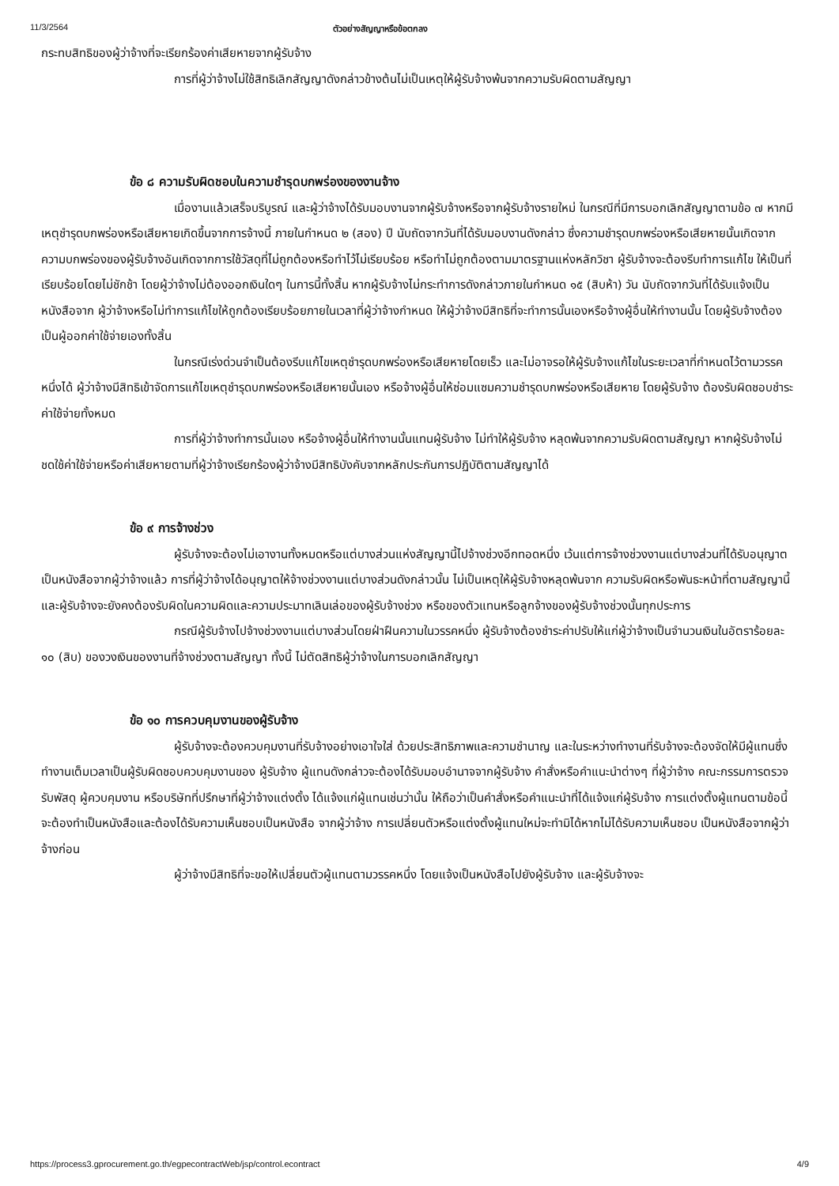11/3/2564 ตัวอย่างสัญญาหรือข้อตกลง
กระทบสิทธิของผู้ว่าจ้างที่จะเรียกร้องค่าเสียหายจากผู้รับจ้าง
การที่ผู้ว่าจ้างไม่ใช้สิทธิเลิกสัญญาดังกล่าวข้างต้นไม่เป็นเหตุให้ผู้รับจ้างพ้นจากความรับผิดตามสัญญา
ข้อ ๘ ความรับผิดชอบในความชำรุดบกพร่องของงานจ้าง
เมื่องานแล้วเสร็จบริบูรณ์ และผู้ว่าจ้างได้รับมอบงานจากผู้รับจ้างหรือจากผู้รับจ้างรายใหม่ ในกรณีที่มีการบอกเลิกสัญญาตามข้อ ๗ หากมีเหตุชำรุดบกพร่องหรือเสียหายเกิดขึ้นจากการจ้างนี้ ภายในกำหนด ๒ (สอง) ปี นับถัดจากวันที่ได้รับมอบงานดังกล่าว ซึ่งความชำรุดบกพร่องหรือเสียหายนั้นเกิดจากความบกพร่องของผู้รับจ้างอันเกิดจากการใช้วัสดุที่ไม่ถูกต้องหรือทำไว้ไม่เรียบร้อย หรือทำไม่ถูกต้องตามมาตรฐานแห่งหลักวิชา ผู้รับจ้างจะต้องรีบทำการแก้ไข ให้เป็นที่เรียบร้อยโดยไม่ชักช้า โดยผู้ว่าจ้างไม่ต้องออกเงินใดๆ ในการนี้ทั้งสิ้น หากผู้รับจ้างไม่กระทำการดังกล่าวภายในกำหนด ๑๕ (สิบห้า) วัน นับถัดจากวันที่ได้รับแจ้งเป็นหนังสือจาก ผู้ว่าจ้างหรือไม่ทำการแก้ไขให้ถูกต้องเรียบร้อยภายในเวลาที่ผู้ว่าจ้างกำหนด ให้ผู้ว่าจ้างมีสิทธิที่จะทำการนั้นเองหรือจ้างผู้อื่นให้ทำงานนั้น โดยผู้รับจ้างต้องเป็นผู้ออกค่าใช้จ่ายเองทั้งสิ้น
ในกรณีเร่งด่วนจำเป็นต้องรีบแก้ไขเหตุชำรุดบกพร่องหรือเสียหายโดยเร็ว และไม่อาจรอให้ผู้รับจ้างแก้ไขในระยะเวลาที่กำหนดไว้ตามวรรคหนึ่งได้ ผู้ว่าจ้างมีสิทธิเข้าจัดการแก้ไขเหตุชำรุดบกพร่องหรือเสียหายนั้นเอง หรือจ้างผู้อื่นให้ซ่อมแซมความชำรุดบกพร่องหรือเสียหาย โดยผู้รับจ้าง ต้องรับผิดชอบชำระค่าใช้จ่ายทั้งหมด
การที่ผู้ว่าจ้างทำการนั้นเอง หรือจ้างผู้อื่นให้ทำงานนั้นแทนผู้รับจ้าง ไม่ทำให้ผู้รับจ้าง หลุดพ้นจากความรับผิดตามสัญญา หากผู้รับจ้างไม่ชดใช้ค่าใช้จ่ายหรือค่าเสียหายตามที่ผู้ว่าจ้างเรียกร้องผู้ว่าจ้างมีสิทธิบังคับจากหลักประกันการปฏิบัติตามสัญญาได้
ข้อ ๙ การจ้างช่วง
ผู้รับจ้างจะต้องไม่เอางานทั้งหมดหรือแต่บางส่วนแห่งสัญญานี้ไปจ้างช่วงอีกทอดหนึ่ง เว้นแต่การจ้างช่วงงานแต่บางส่วนที่ได้รับอนุญาตเป็นหนังสือจากผู้ว่าจ้างแล้ว การที่ผู้ว่าจ้างได้อนุญาตให้จ้างช่วงงานแต่บางส่วนดังกล่าวนั้น ไม่เป็นเหตุให้ผู้รับจ้างหลุดพ้นจาก ความรับผิดหรือพันธะหน้าที่ตามสัญญานี้ และผู้รับจ้างจะยังคงต้องรับผิดในความผิดและความประมาทเลินเล่อของผู้รับจ้างช่วง หรือของตัวแทนหรือลูกจ้างของผู้รับจ้างช่วงนั้นทุกประการ
กรณีผู้รับจ้างไปจ้างช่วงงานแต่บางส่วนโดยฝ่าฝืนความในวรรคหนึ่ง ผู้รับจ้างต้องชำระค่าปรับให้แก่ผู้ว่าจ้างเป็นจำนวนเงินในอัตราร้อยละ ๑๐ (สิบ) ของวงเงินของงานที่จ้างช่วงตามสัญญา ทั้งนี้ ไม่ตัดสิทธิผู้ว่าจ้างในการบอกเลิกสัญญา
ข้อ ๑๐ การควบคุมงานของผู้รับจ้าง
ผู้รับจ้างจะต้องควบคุมงานที่รับจ้างอย่างเอาใจใส่ ด้วยประสิทธิภาพและความชำนาญ และในระหว่างทำงานที่รับจ้างจะต้องจัดให้มีผู้แทนซึ่งทำงานเต็มเวลาเป็นผู้รับผิดชอบควบคุมงานของ ผู้รับจ้าง ผู้แทนดังกล่าวจะต้องได้รับมอบอำนาจจากผู้รับจ้าง คำสั่งหรือคำแนะนำต่างๆ ที่ผู้ว่าจ้าง คณะกรรมการตรวจรับพัสดุ ผู้ควบคุมงาน หรือบริษัทที่ปรึกษาที่ผู้ว่าจ้างแต่งตั้ง ได้แจ้งแก่ผู้แทนเช่นว่านั้น ให้ถือว่าเป็นคำสั่งหรือคำแนะนำที่ได้แจ้งแก่ผู้รับจ้าง การแต่งตั้งผู้แทนตามข้อนี้จะต้องทำเป็นหนังสือและต้องได้รับความเห็นชอบเป็นหนังสือ จากผู้ว่าจ้าง การเปลี่ยนตัวหรือแต่งตั้งผู้แทนใหม่จะทำมิได้หากไม่ได้รับความเห็นชอบ เป็นหนังสือจากผู้ว่าจ้างก่อน
ผู้ว่าจ้างมีสิทธิที่จะขอให้เปลี่ยนตัวผู้แทนตามวรรคหนึ่ง โดยแจ้งเป็นหนังสือไปยังผู้รับจ้าง และผู้รับจ้างจะ
https://process3.gprocurement.go.th/egpecontractWeb/jsp/control.econtract 4/9